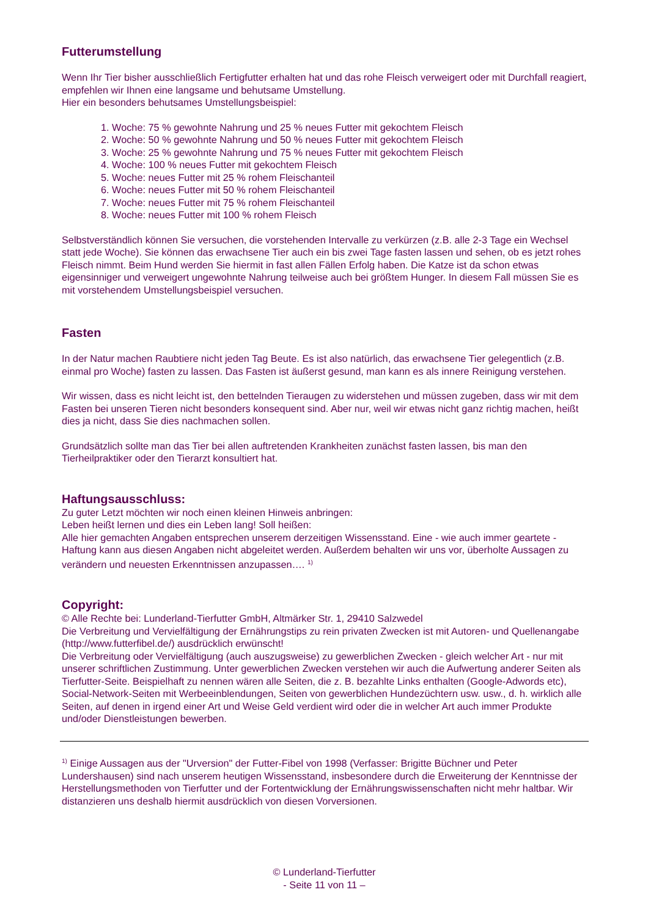Futterumstellung
Wenn Ihr Tier bisher ausschließlich Fertigfutter erhalten hat und das rohe Fleisch verweigert oder mit Durchfall reagiert, empfehlen wir Ihnen eine langsame und behutsame Umstellung.
Hier ein besonders behutsames Umstellungsbeispiel:
1. Woche: 75 % gewohnte Nahrung und 25 % neues Futter mit gekochtem Fleisch
2. Woche: 50 % gewohnte Nahrung und 50 % neues Futter mit gekochtem Fleisch
3. Woche: 25 % gewohnte Nahrung und 75 % neues Futter mit gekochtem Fleisch
4. Woche: 100 % neues Futter mit gekochtem Fleisch
5. Woche: neues Futter mit 25 % rohem Fleischanteil
6. Woche: neues Futter mit 50 % rohem Fleischanteil
7. Woche: neues Futter mit 75 % rohem Fleischanteil
8. Woche: neues Futter mit 100 % rohem Fleisch
Selbstverständlich können Sie versuchen, die vorstehenden Intervalle zu verkürzen (z.B. alle 2-3 Tage ein Wechsel statt jede Woche). Sie können das erwachsene Tier auch ein bis zwei Tage fasten lassen und sehen, ob es jetzt rohes Fleisch nimmt. Beim Hund werden Sie hiermit in fast allen Fällen Erfolg haben. Die Katze ist da schon etwas eigensinniger und verweigert ungewohnte Nahrung teilweise auch bei größtem Hunger. In diesem Fall müssen Sie es mit vorstehendem Umstellungsbeispiel versuchen.
Fasten
In der Natur machen Raubtiere nicht jeden Tag Beute. Es ist also natürlich, das erwachsene Tier gelegentlich (z.B. einmal pro Woche) fasten zu lassen. Das Fasten ist äußerst gesund, man kann es als innere Reinigung verstehen.
Wir wissen, dass es nicht leicht ist, den bettelnden Tieraugen zu widerstehen und müssen zugeben, dass wir mit dem Fasten bei unseren Tieren nicht besonders konsequent sind. Aber nur, weil wir etwas nicht ganz richtig machen, heißt dies ja nicht, dass Sie dies nachmachen sollen.
Grundsätzlich sollte man das Tier bei allen auftretenden Krankheiten zunächst fasten lassen, bis man den Tierheilpraktiker oder den Tierarzt konsultiert hat.
Haftungsausschluss:
Zu guter Letzt möchten wir noch einen kleinen Hinweis anbringen:
Leben heißt lernen und dies ein Leben lang! Soll heißen:
Alle hier gemachten Angaben entsprechen unserem derzeitigen Wissensstand. Eine - wie auch immer geartete - Haftung kann aus diesen Angaben nicht abgeleitet werden. Außerdem behalten wir uns vor, überholte Aussagen zu verändern und neuesten Erkenntnissen anzupassen…. <sup>1)</sup>
Copyright:
© Alle Rechte bei: Lunderland-Tierfutter GmbH, Altmärker Str. 1, 29410 Salzwedel
Die Verbreitung und Vervielfältigung der Ernährungstips zu rein privaten Zwecken ist mit Autoren- und Quellenangabe (http://www.futterfibel.de/) ausdrücklich erwünscht!
Die Verbreitung oder Vervielfältigung (auch auszugsweise) zu gewerblichen Zwecken - gleich welcher Art - nur mit unserer schriftlichen Zustimmung. Unter gewerblichen Zwecken verstehen wir auch die Aufwertung anderer Seiten als Tierfutter-Seite. Beispielhaft zu nennen wären alle Seiten, die z. B. bezahlte Links enthalten (Google-Adwords etc), Social-Network-Seiten mit Werbeeinblendungen, Seiten von gewerblichen Hundezüchtern usw. usw., d. h. wirklich alle Seiten, auf denen in irgend einer Art und Weise Geld verdient wird oder die in welcher Art auch immer Produkte und/oder Dienstleistungen bewerben.
<sup>1)</sup> Einige Aussagen aus der "Urversion" der Futter-Fibel von 1998 (Verfasser: Brigitte Büchner und Peter Lundershausen) sind nach unserem heutigen Wissensstand, insbesondere durch die Erweiterung der Kenntnisse der Herstellungsmethoden von Tierfutter und der Fortentwicklung der Ernährungswissenschaften nicht mehr haltbar. Wir distanzieren uns deshalb hiermit ausdrücklich von diesen Vorversionen.
© Lunderland-Tierfutter
- Seite 11 von 11 –